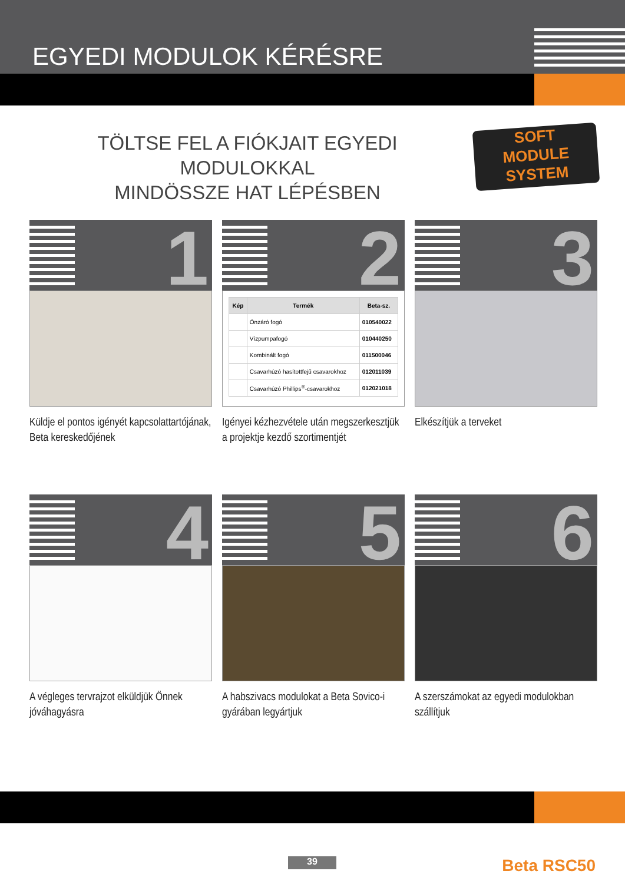EGYEDI MODULOK KÉRÉSRE
TÖLTSE FEL A FIÓKJAIT EGYEDI MODULOKKAL
MINDÖSSZE HAT LÉPÉSBEN
SOFT
MODULE
SYSTEM
1
Küldje el pontos igényét kapcsolattartójának,
Beta kereskedőjének
2
| Kép | Termék | Beta-sz. |
| --- | --- | --- |
| | Önzáró fogó | 010540022 |
| | Vízpumpafogó | 010440250 |
| | Kombinált fogó | 011500046 |
| | Csavarhúzó hasítottfejű csavarokhoz | 012011039 |
| | Csavarhúzó Phillips<sup>®</sup>-csavarokhoz | 012021018 |
Igényei kézhezvétele után megszerkesztjük a projektje kezdő szortimentjét
3
Elkészítjük a terveket
4
A végleges tervrajzot elküldjük Önnek jóváhagyásra
5
A habszivacs modulokat a Beta Sovico-i gyárában legyártjuk
6
A szerszámokat az egyedi modulokban szállítjuk
39 Beta RSC50